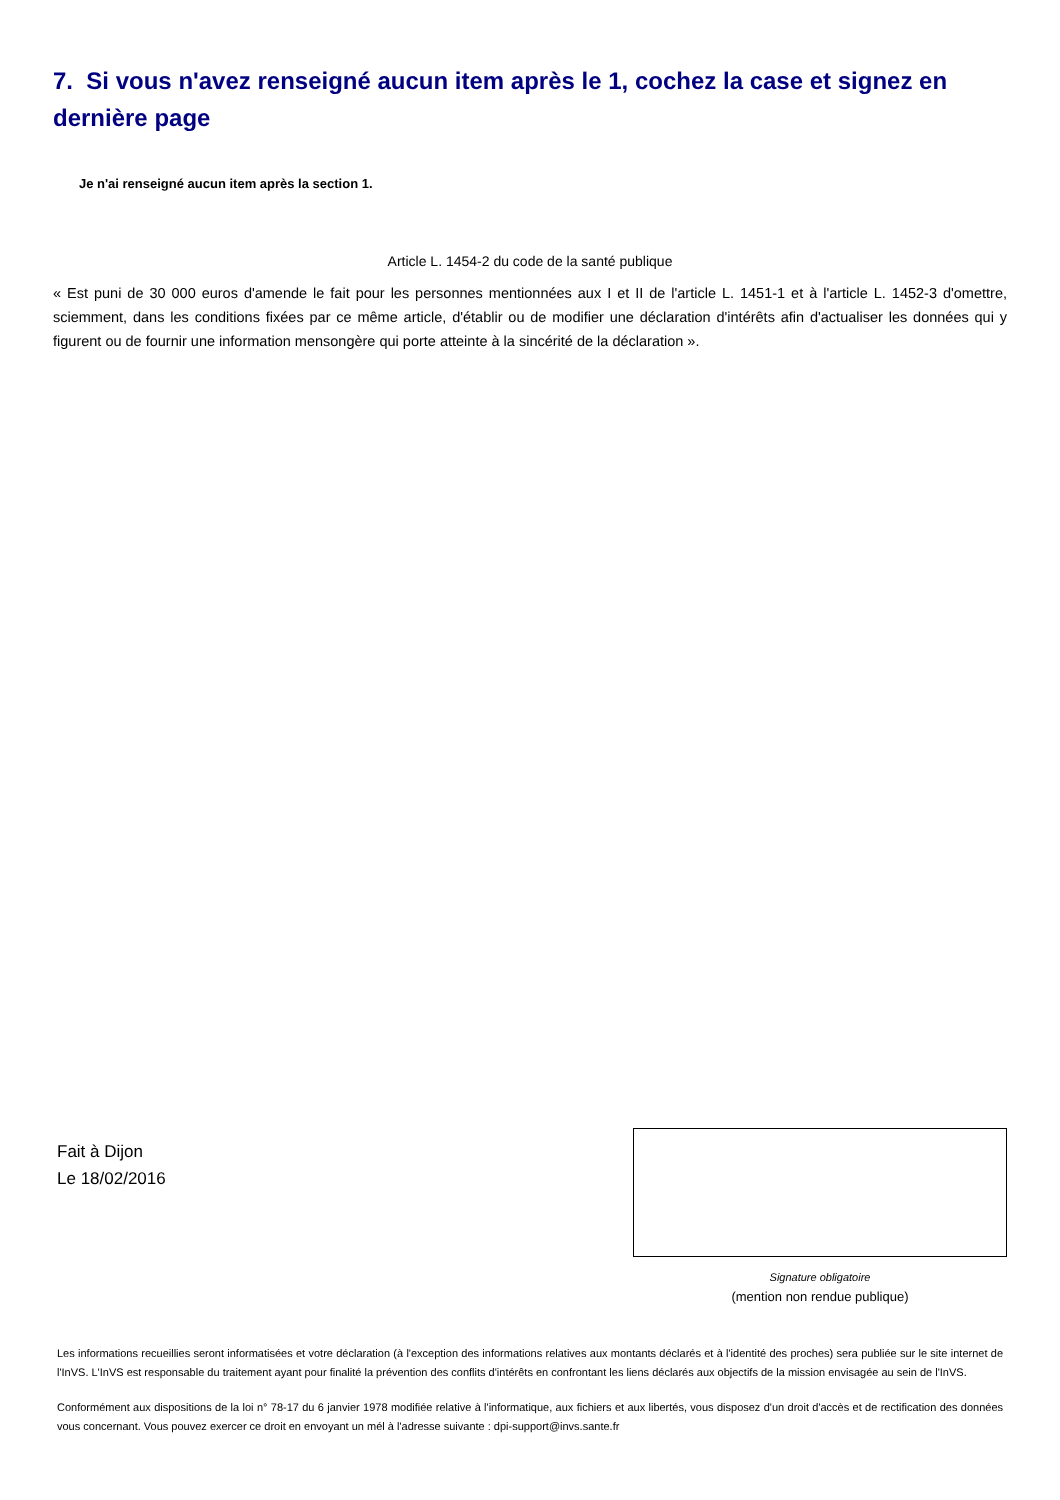7. Si vous n'avez renseigné aucun item après le 1, cochez la case et signez en dernière page
Je n'ai renseigné aucun item après la section 1.
Article L. 1454-2 du code de la santé publique
« Est puni de 30 000 euros d'amende le fait pour les personnes mentionnées aux I et II de l'article L. 1451-1 et à l'article L. 1452-3 d'omettre, sciemment, dans les conditions fixées par ce même article, d'établir ou de modifier une déclaration d'intérêts afin d'actualiser les données qui y figurent ou de fournir une information mensongère qui porte atteinte à la sincérité de la déclaration ».
Fait à Dijon
Le 18/02/2016
Signature obligatoire
(mention non rendue publique)
Les informations recueillies seront informatisées et votre déclaration (à l'exception des informations relatives aux montants déclarés et à l'identité des proches) sera publiée sur le site internet de l'InVS. L'InVS est responsable du traitement ayant pour finalité la prévention des conflits d'intérêts en confrontant les liens déclarés aux objectifs de la mission envisagée au sein de l'InVS.
Conformément aux dispositions de la loi n° 78-17 du 6 janvier 1978 modifiée relative à l'informatique, aux fichiers et aux libertés, vous disposez d'un droit d'accès et de rectification des données vous concernant. Vous pouvez exercer ce droit en envoyant un mél à l'adresse suivante : dpi-support@invs.sante.fr